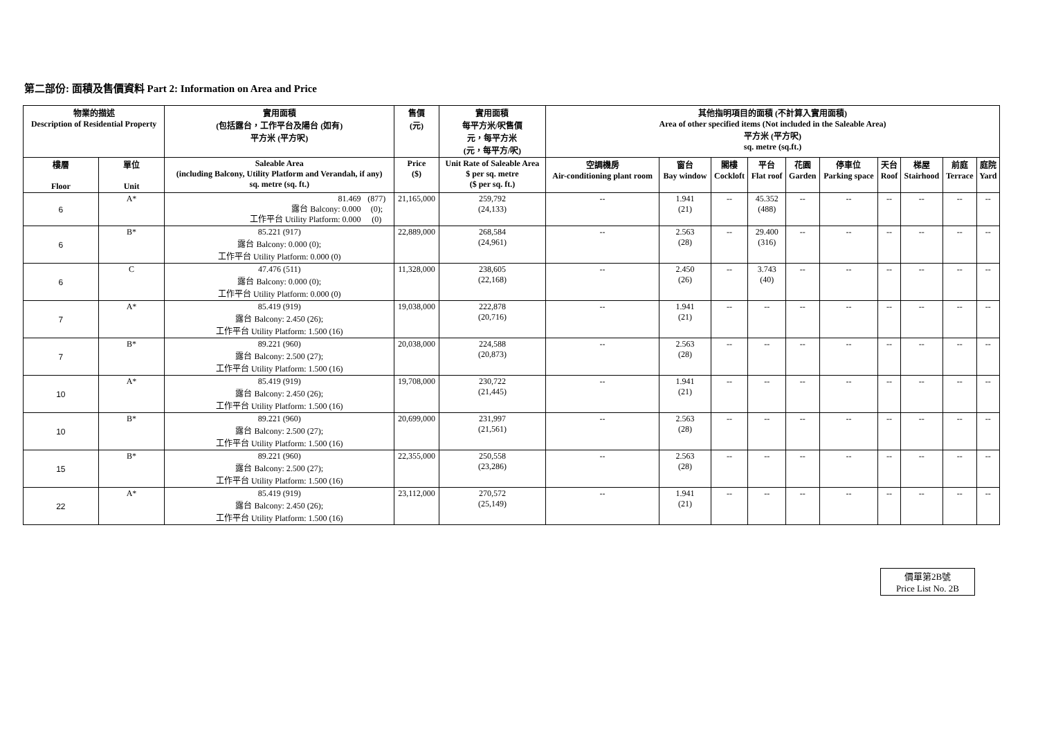第二部份: 面積及售價資料 Part 2: Information on Area and Price
| 物業的描述 Description of Residential Property | | 實用面積 (包括露台，工作平台及陽台 (如有) 平方米 (平方呎) | 售價 (元) | 實用面積 每平方米/呎售價 元，每平方米 (元，每平方/呎) | 其他指明項目的面積 (不計算入實用面積) Area of other specified items (Not included in the Saleable Area) 平方米 (平方呎) sq. metre (sq.ft.) | | | | | | | | | |
| --- | --- | --- | --- | --- | --- | --- | --- | --- | --- | --- | --- | --- | --- | --- |
| 樓層 Floor | 單位 Unit | Saleable Area (including Balcony, Utility Platform and Verandah, if any) sq. metre (sq. ft.) | Price ($) | Unit Rate of Saleable Area $ per sq. metre ($ per sq. ft.) | 空調機房 Air-conditioning plant room | 窗台 Bay window | 閣樓 Cockloft | 平台 Flat roof | 花園 Garden | 停車位 Parking space | 天台 Roof | 梯屋 Stairhood | 前庭 Terrace | 庭院 Yard |
| 6 | A* | / 81.469 / (877) / / / 露台 Balcony: 0.000 / (0); / / / 工作平台 Utility Platform: 0.000 / (0) / / | 21,165,000 | 259,792 (24,133) | -- | 1.941 (21) | -- | 45.352 (488) | -- | -- | -- | -- | -- | -- |
| 6 | B* | 85.221 (917) 露台 Balcony: 0.000 (0); 工作平台 Utility Platform: 0.000 (0) | 22,889,000 | 268,584 (24,961) | -- | 2.563 (28) | -- | 29.400 (316) | -- | -- | -- | -- | -- | -- |
| 6 | C | 47.476 (511) 露台 Balcony: 0.000 (0); 工作平台 Utility Platform: 0.000 (0) | 11,328,000 | 238,605 (22,168) | -- | 2.450 (26) | -- | 3.743 (40) | -- | -- | -- | -- | -- | -- |
| 7 | A* | 85.419 (919) 露台 Balcony: 2.450 (26); 工作平台 Utility Platform: 1.500 (16) | 19,038,000 | 222,878 (20,716) | -- | 1.941 (21) | -- | -- | -- | -- | -- | -- | -- | -- |
| 7 | B* | 89.221 (960) 露台 Balcony: 2.500 (27); 工作平台 Utility Platform: 1.500 (16) | 20,038,000 | 224,588 (20,873) | -- | 2.563 (28) | -- | -- | -- | -- | -- | -- | -- | -- |
| 10 | A* | 85.419 (919) 露台 Balcony: 2.450 (26); 工作平台 Utility Platform: 1.500 (16) | 19,708,000 | 230,722 (21,445) | -- | 1.941 (21) | -- | -- | -- | -- | -- | -- | -- | -- |
| 10 | B* | 89.221 (960) 露台 Balcony: 2.500 (27); 工作平台 Utility Platform: 1.500 (16) | 20,699,000 | 231,997 (21,561) | -- | 2.563 (28) | -- | -- | -- | -- | -- | -- | -- | -- |
| 15 | B* | 89.221 (960) 露台 Balcony: 2.500 (27); 工作平台 Utility Platform: 1.500 (16) | 22,355,000 | 250,558 (23,286) | -- | 2.563 (28) | -- | -- | -- | -- | -- | -- | -- | -- |
| 22 | A* | 85.419 (919) 露台 Balcony: 2.450 (26); 工作平台 Utility Platform: 1.500 (16) | 23,112,000 | 270,572 (25,149) | -- | 1.941 (21) | -- | -- | -- | -- | -- | -- | -- | -- |
價單第2B號
Price List No. 2B